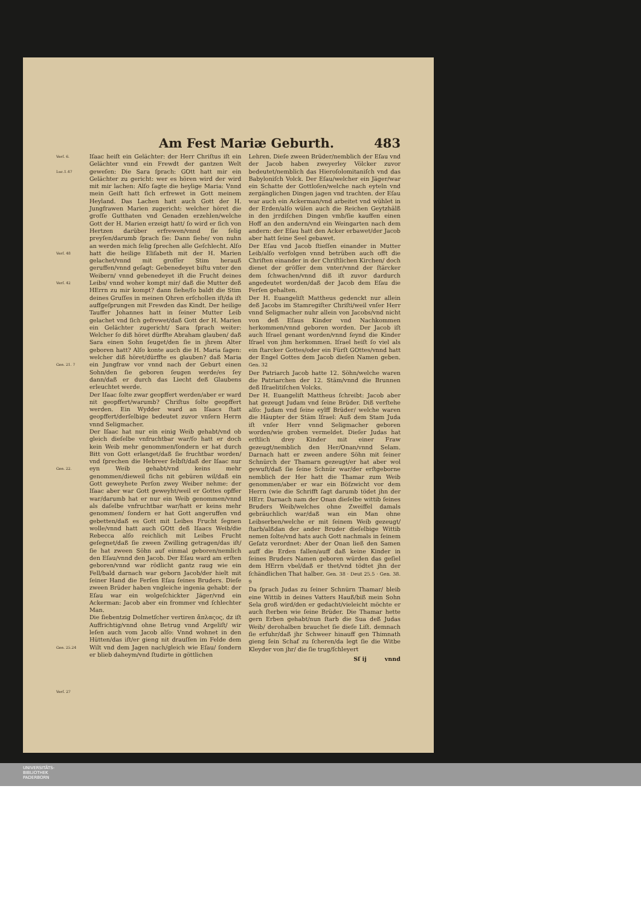Am Fest Mariæ Geburth. 483
Verſ. 6.
Luc.1.47
Verſ. 48
Verſ. 42
Gen. 21. 7
Gen. 22.
Gen. 25.24
Verſ. 27
Iſaac heiſt ein Gelächter: der Herr Chriſtus iſt ein Gelächter vnnd ein Frewdt der gantzen Welt geweſen: Die Sara ſprach: GOtt hatt mir ein Gelächter zu gericht: wer es hören wird der wird mit mir lachen: Alſo ſagte die heylige Maria: Vnnd mein Geiſt hatt ſich erfrewet in Gott meinem Heyland. Das Lachen hatt auch Gott der H. Jungfrawen Marien zugericht: welcher höret die groſſe Gutthaten vnd Genaden erzehlen/welche Gott der H. Marien erzeigt hatt/ ſo wird er ſich von Hertzen darüber erfrewen/vnnd ſie ſelig preyſen/darumb ſprach ſie: Dann ſiehe/ von nuhn an werden mich ſelig ſprechen alle Geſchlecht. Alſo hatt die heilige Eliſabeth mit der H. Marien gelachet/vnnd mit groſſer Stim herauß geruffen/vnnd geſagt: Gebenedeyet biſtu vnter den Weibern/ vnnd gebenedeyet iſt die Frucht deines Leibs/ vnnd woher kompt mir/ daß die Mutter deß HErrn zu mir kompt? dann ſiehe/ſo baldt die Stim deines Gruſſes in meinen Ohren erſchollen iſt/da iſt auffgeſprungen mit Frewden das Kindt. Der heilige Tauffer Johannes hatt in ſeiner Mutter Leib gelachet vnd ſich gefrewet/daß Gott der H. Marien ein Gelächter zugericht/ Sara ſprach weiter: Welcher ſo diß höret dürffte Abraham glauben/ daß Sara einen Sohn ſeuget/den ſie in jhrem Alter geboren hatt? Alſo konte auch die H. Maria ſagen: welcher diß höret/dürffte es glauben? daß Maria ein Jungfraw vor vnnd nach der Geburt einen Sohn/den ſie geboren ſeugen werde/es ſey dann/daß er durch das Liecht deß Glaubens erleuchtet werde.
Der Iſaac ſolte zwar geopffert werden/aber er ward nit geopffert/warumb? Chriſtus ſolte geopffert werden. Ein Wydder ward an Iſaacs ſtatt geopffert/derſelbige bedeutet zuvor vnſern Herrn vnnd Seligmacher.
Der Iſaac hat nur ein einig Weib gehabt/vnd ob gleich dieſelbe vnfruchtbar war/ſo hatt er doch kein Weib mehr genommen/ſondern er hat durch Bitt von Gott erlanget/daß ſie fruchtbar worden/ vnd ſprechen die Hebreer ſelbſt/daß der Iſaac nur eyn Weib gehabt/vnd keins mehr genommen/dieweil ſichs nit gebüren wil/daß ein Gott geweyhete Perſon zwey Weiber nehme: der Iſaac aber war Gott geweyht/weil er Gottes opffer war/darumb hat er nur ein Weib genommen/vnnd als daſelbe vnfruchtbar war/hatt er keins mehr genommen/ ſondern er hat Gott angeruffen vnd gebetten/daß es Gott mit Leibes Frucht ſegnen wolle/vnnd hatt auch GOtt deß Iſaacs Weib/die Rebecca alſo reichlich mit Leibes Frucht geſegnet/daß ſie zween Zwilling getragen/das iſt/ſie hat zween Söhn auf einmal geboren/nemlich den Eſau/vnnd den Jacob. Der Eſau ward am erſten geboren/vnnd war rödlicht gantz raug wie ein Fell/bald darnach war geborn Jacob/der hielt mit ſeiner Hand die Ferſen Eſau ſeines Bruders. Dieſe zween Brüder haben vngleiche ingenia gehabt: der Eſau war ein wolgeſchickter Jäger/vnd ein Ackerman: Jacob aber ein frommer vnd ſchlechter Man.
Die ſiebentzig Dolmetſcher vertiren ἄπλαςος, dz iſt Auffrichtig/vnnd ohne Betrug vnnd Argeliſt/ wir leſen auch vom Jacob alſo: Vnnd wohnet in den Hütten/das iſt/er gieng nit drauſſen im Felde dem Wilt vnd dem Jagen nach/gleich wie Eſau/ ſondern er blieb daheym/vnd ſtudirte in göttlichen
Lehren. Dieſe zween Brüder/nemblich der Eſau vnd der Jacob haben zweyerley Völcker zuvor bedeutet/nemblich das Hieroſolomitaniſch vnd das Babyloniſch Volck. Der Eſau/welcher ein Jäger/war ein Schatte der Gottloſen/welche nach eyteln vnd zergänglichen Dingen jagen vnd trachten. der Eſau war auch ein Ackerman/vnd arbeitet vnd wühlet in der Erden/alſo wülen auch die Reichen Geytzhälß in den jrrdiſchen Dingen vmb/ſie kauffen einen Hoff an den andern/vnd ein Weingarten nach dem andern: der Eſau hatt den Acker erbawet/der Jacob aber hatt ſeine Seel gebawet.
Der Eſau vnd Jacob ſtieſſen einander in Mutter Leib/alſo verfolgen vnnd betrüben auch offt die Chriſten einander in der Chriſtlichen Kirchen/ doch dienet der gröſſer dem vnter/vnnd der ſtärcker dem ſchwachen/vnnd diß iſt zuvor dardurch angedeutet worden/daß der Jacob dem Eſau die Ferſen gehalten.
Der H. Euangeliſt Mattheus gedenckt nur allein deß Jacobs im Stamregiſter Chriſti/weil vnſer Herr vnnd Seligmacher nuhr allein von Jacobs/vnd nicht von deß Eſaus Kinder vnd Nachkommen herkommen/vnnd geboren worden. Der Jacob iſt auch Iſrael genant worden/vnnd ſeynd die Kinder Iſrael von jhm herkommen. Iſrael heiſt ſo viel als ein ſtarcker Gottes/oder ein Fürſt GOttes/vnnd hatt der Engel Gottes dem Jacob dieſen Namen geben. Gen. 32
Der Patriarch Jacob hatte 12. Söhn/welche waren die Patriarchen der 12. Stäm/vnnd die Brunnen deß Iſraelitiſchen Volcks.
Der H. Euangeliſt Mattheus ſchreibt: Jacob aber hat gezeugt Judam vnd ſeine Brüder. Diß verſtehe alſo: Judam vnd ſeine eylff Brüder/ welche waren die Häupter der Stäm Iſrael: Auß dem Stam Juda iſt vnſer Herr vnnd Seligmacher geboren worden/wie groben vermeldet. Dieſer Judas hat erſtlich drey Kinder mit einer Fraw gezeugt/nemblich den Her/Onan/vnnd Selam. Darnach hatt er zween andere Söhn mit ſeiner Schnürch der Thamarn gezeugt/er hat aber wol gewuſt/daß ſie ſeine Schnür war/der erſtgeborne nemblich der Her hatt die Thamar zum Weib genommen/aber er war ein Böſzwicht vor dem Herrn (wie die Schrifft ſagt darumb tödet jhn der HErr. Darnach nam der Onan dieſelbe wittib ſeines Bruders Weib/welches ohne Zweiffel damals gebräuchlich war/daß wan ein Man ohne Leibserben/welche er mit ſeinem Weib gezeugt/ ſtarb/alßdan der ander Bruder dieſelbige Wittib nemen ſolte/vnd hats auch Gott nachmals in ſeinem Geſatz verordnet: Aber der Onan ließ den Samen auff die Erden fallen/auff daß keine Kinder in ſeines Bruders Namen geboren würden das geſiel dem HErrn vbel/daß er thet/vnd tödtet jhn der ſchändlichen That halber. Gen. 38 · Deut 25.5 · Gen. 38. 9
Da ſprach Judas zu ſeiner Schnürn Thamar/ bleib eine Wittib in deines Vatters Hauß/biß mein Sohn Sela groß wird/den er gedacht/vieleicht möchte er auch ſterben wie ſeine Brüder. Die Thamar hette gern Erben gehabt/nun ſtarb die Sua deß Judas Weib/ derohalben brauchet ſie dieſe Liſt. demnach ſie erfuhr/daß jhr Schweer hinauff gen Thimnath gieng ſein Schaf zu ſcheren/da legt ſie die Witbe Kleyder von jhr/ die ſie trug/ſchleyert
Sſ ij vnnd
UNIVERSITÄTS-
BIBLIOTHEK
PADERBORN